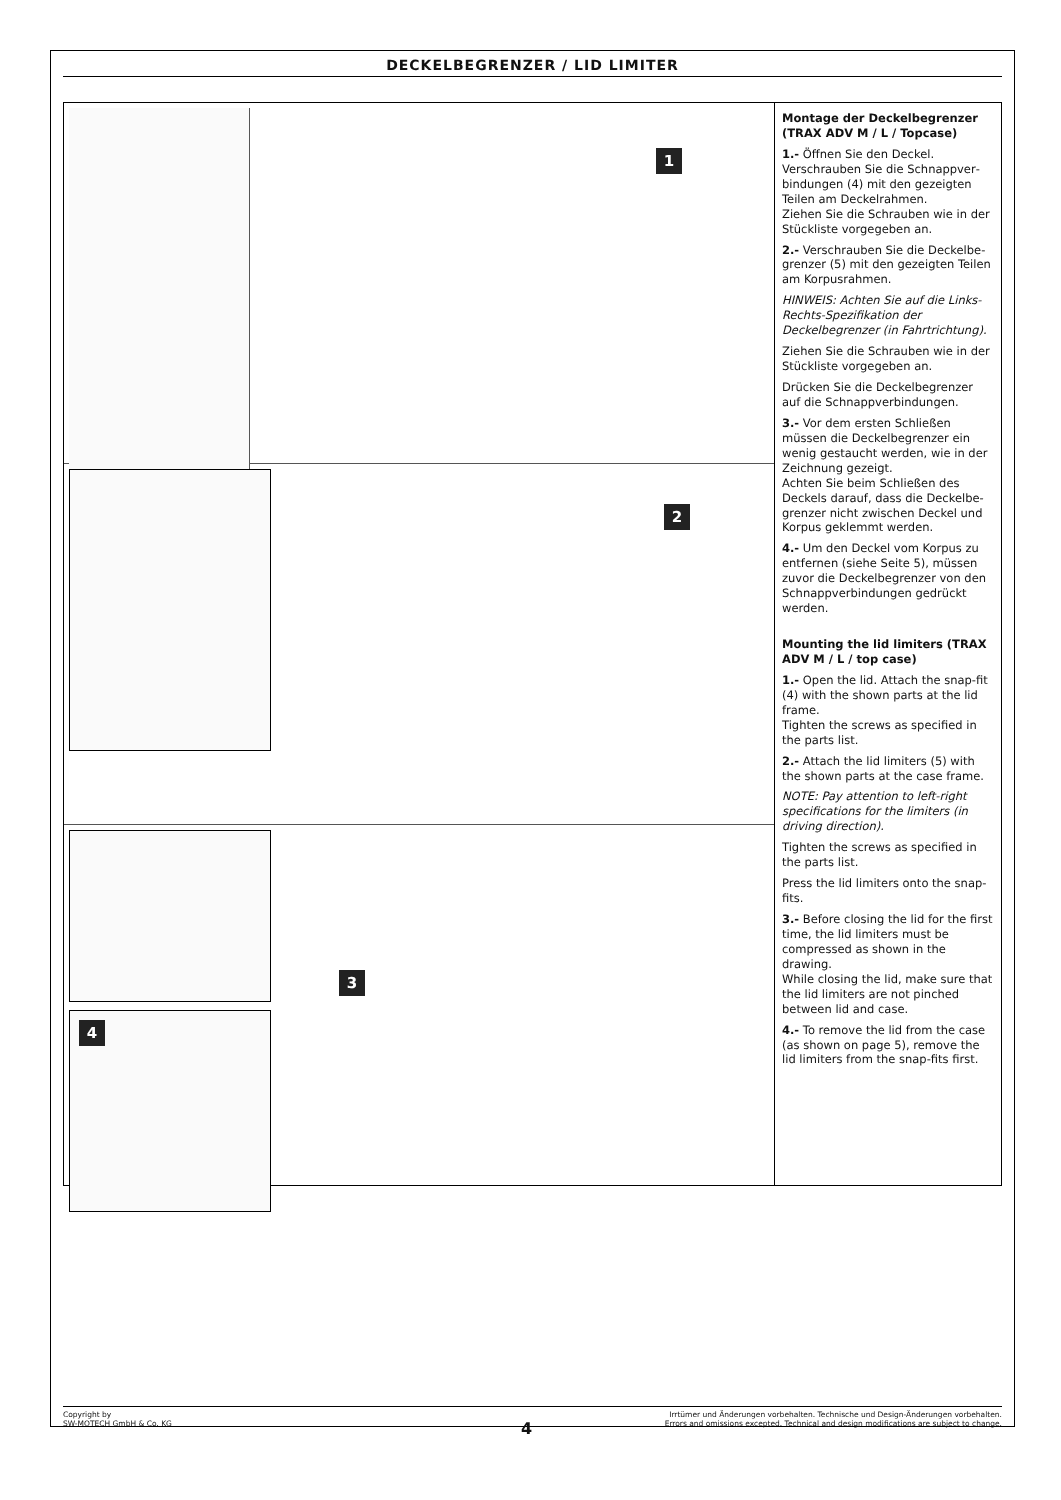DECKELBEGRENZER / LID LIMITER
1
2
4
3
Montage der Deckelbegrenzer (TRAX ADV M / L / Topcase)
1.- Öffnen Sie den Deckel. Verschrauben Sie die Schnappver­bindungen (4) mit den gezeigten Teilen am Deckelrahmen.
Ziehen Sie die Schrauben wie in der Stückliste vorgegeben an.
2.- Verschrauben Sie die Deckelbe­grenzer (5) mit den gezeigten Teilen am Korpusrahmen.
HINWEIS: Achten Sie auf die Links-Rechts-Spezifikation der Deckelbegrenzer (in Fahrtrichtung).
Ziehen Sie die Schrauben wie in der Stückliste vorgegeben an.
Drücken Sie die Deckelbegrenzer auf die Schnappverbindungen.
3.- Vor dem ersten Schließen müssen die Deckelbegrenzer ein wenig gestaucht werden, wie in der Zeichnung gezeigt.
Achten Sie beim Schließen des Deckels darauf, dass die Deckelbe­grenzer nicht zwischen Deckel und Korpus geklemmt werden.
4.- Um den Deckel vom Korpus zu entfernen (siehe Seite 5), müssen zuvor die Deckelbegrenzer von den Schnappverbindungen gedrückt werden.
Mounting the lid limiters (TRAX ADV M / L / top case)
1.- Open the lid. Attach the snap-fit (4) with the shown parts at the lid frame.
Tighten the screws as specified in the parts list.
2.- Attach the lid limiters (5) with the shown parts at the case frame.
NOTE: Pay attention to left-right specifications for the limiters (in driving direction).
Tighten the screws as specified in the parts list.
Press the lid limiters onto the snap-fits.
3.- Before closing the lid for the first time, the lid limiters must be compressed as shown in the drawing.
While closing the lid, make sure that the lid limiters are not pinched between lid and case.
4.- To remove the lid from the case (as shown on page 5), remove the lid limiters from the snap-fits first.
Copyright by
SW-MOTECH GmbH & Co. KG
Irrtümer und Änderungen vorbehalten. Technische und Design-Änderungen vorbehalten.
Errors and omissions excepted. Technical and design modifications are subject to change.
4